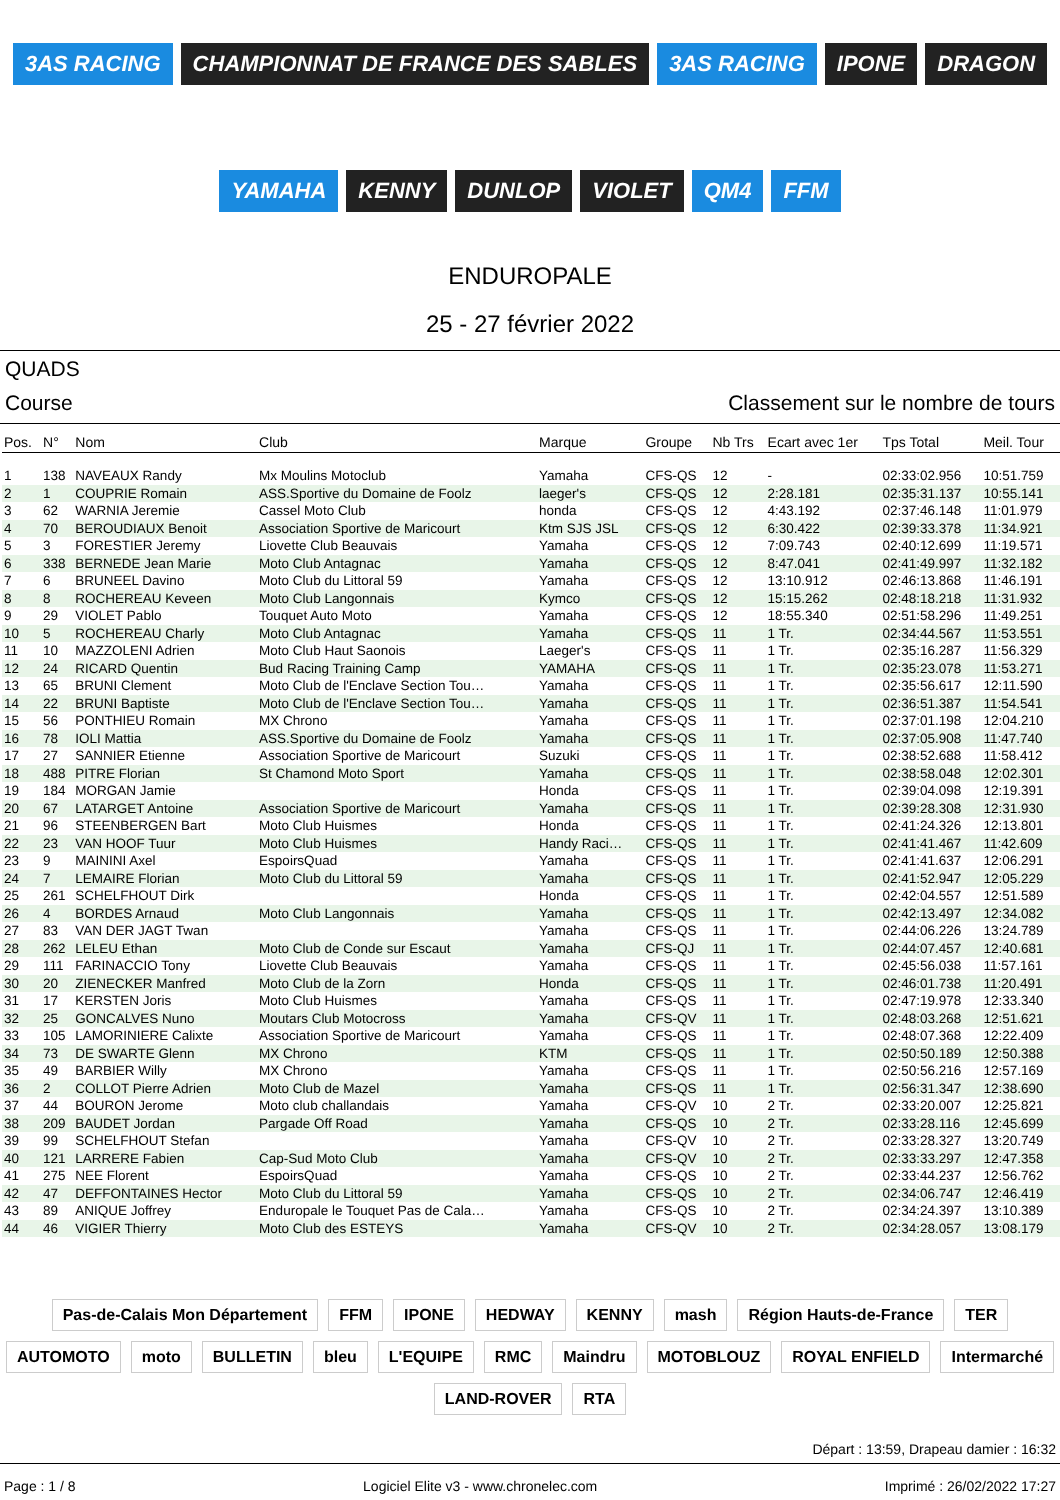3AS RACING CHAMPIONNAT DE FRANCE DES SABLES 3AS RACING IPONE DRAGON YAMAHA KENNY DUNLOP VIOLET QM4 FFM
ENDUROPALE
25 - 27 février 2022
QUADS
Course Classement sur le nombre de tours
| Pos. | N° | Nom | Club | Marque | Groupe | Nb Trs | Ecart avec 1er | Tps Total | Meil. Tour |
| --- | --- | --- | --- | --- | --- | --- | --- | --- | --- |
| 1 | 138 | NAVEAUX Randy | Mx Moulins Motoclub | Yamaha | CFS-QS | 12 | - | 02:33:02.956 | 10:51.759 |
| 2 | 1 | COUPRIE Romain | ASS.Sportive du Domaine de Foolz | laeger's | CFS-QS | 12 | 2:28.181 | 02:35:31.137 | 10:55.141 |
| 3 | 62 | WARNIA Jeremie | Cassel Moto Club | honda | CFS-QS | 12 | 4:43.192 | 02:37:46.148 | 11:01.979 |
| 4 | 70 | BEROUDIAUX Benoit | Association Sportive de Maricourt | Ktm SJS JSL | CFS-QS | 12 | 6:30.422 | 02:39:33.378 | 11:34.921 |
| 5 | 3 | FORESTIER Jeremy | Liovette Club Beauvais | Yamaha | CFS-QS | 12 | 7:09.743 | 02:40:12.699 | 11:19.571 |
| 6 | 338 | BERNEDE Jean Marie | Moto Club Antagnac | Yamaha | CFS-QS | 12 | 8:47.041 | 02:41:49.997 | 11:32.182 |
| 7 | 6 | BRUNEEL Davino | Moto Club du Littoral 59 | Yamaha | CFS-QS | 12 | 13:10.912 | 02:46:13.868 | 11:46.191 |
| 8 | 8 | ROCHEREAU Keveen | Moto Club Langonnais | Kymco | CFS-QS | 12 | 15:15.262 | 02:48:18.218 | 11:31.932 |
| 9 | 29 | VIOLET Pablo | Touquet Auto Moto | Yamaha | CFS-QS | 12 | 18:55.340 | 02:51:58.296 | 11:49.251 |
| 10 | 5 | ROCHEREAU Charly | Moto Club Antagnac | Yamaha | CFS-QS | 11 | 1 Tr. | 02:34:44.567 | 11:53.551 |
| 11 | 10 | MAZZOLENI Adrien | Moto Club Haut Saonois | Laeger's | CFS-QS | 11 | 1 Tr. | 02:35:16.287 | 11:56.329 |
| 12 | 24 | RICARD Quentin | Bud Racing Training Camp | YAMAHA | CFS-QS | 11 | 1 Tr. | 02:35:23.078 | 11:53.271 |
| 13 | 65 | BRUNI Clement | Moto Club de l'Enclave Section Tou… | Yamaha | CFS-QS | 11 | 1 Tr. | 02:35:56.617 | 12:11.590 |
| 14 | 22 | BRUNI Baptiste | Moto Club de l'Enclave Section Tou… | Yamaha | CFS-QS | 11 | 1 Tr. | 02:36:51.387 | 11:54.541 |
| 15 | 56 | PONTHIEU Romain | MX Chrono | Yamaha | CFS-QS | 11 | 1 Tr. | 02:37:01.198 | 12:04.210 |
| 16 | 78 | IOLI Mattia | ASS.Sportive du Domaine de Foolz | Yamaha | CFS-QS | 11 | 1 Tr. | 02:37:05.908 | 11:47.740 |
| 17 | 27 | SANNIER Etienne | Association Sportive de Maricourt | Suzuki | CFS-QS | 11 | 1 Tr. | 02:38:52.688 | 11:58.412 |
| 18 | 488 | PITRE Florian | St Chamond Moto Sport | Yamaha | CFS-QS | 11 | 1 Tr. | 02:38:58.048 | 12:02.301 |
| 19 | 184 | MORGAN Jamie | | Honda | CFS-QS | 11 | 1 Tr. | 02:39:04.098 | 12:19.391 |
| 20 | 67 | LATARGET Antoine | Association Sportive de Maricourt | Yamaha | CFS-QS | 11 | 1 Tr. | 02:39:28.308 | 12:31.930 |
| 21 | 96 | STEENBERGEN Bart | Moto Club Huismes | Honda | CFS-QS | 11 | 1 Tr. | 02:41:24.326 | 12:13.801 |
| 22 | 23 | VAN HOOF Tuur | Moto Club Huismes | Handy Raci… | CFS-QS | 11 | 1 Tr. | 02:41:41.467 | 11:42.609 |
| 23 | 9 | MAININI Axel | EspoirsQuad | Yamaha | CFS-QS | 11 | 1 Tr. | 02:41:41.637 | 12:06.291 |
| 24 | 7 | LEMAIRE Florian | Moto Club du Littoral 59 | Yamaha | CFS-QS | 11 | 1 Tr. | 02:41:52.947 | 12:05.229 |
| 25 | 261 | SCHELFHOUT Dirk | | Honda | CFS-QS | 11 | 1 Tr. | 02:42:04.557 | 12:51.589 |
| 26 | 4 | BORDES Arnaud | Moto Club Langonnais | Yamaha | CFS-QS | 11 | 1 Tr. | 02:42:13.497 | 12:34.082 |
| 27 | 83 | VAN DER JAGT Twan | | Yamaha | CFS-QS | 11 | 1 Tr. | 02:44:06.226 | 13:24.789 |
| 28 | 262 | LELEU Ethan | Moto Club de Conde sur Escaut | Yamaha | CFS-QJ | 11 | 1 Tr. | 02:44:07.457 | 12:40.681 |
| 29 | 111 | FARINACCIO Tony | Liovette Club Beauvais | Yamaha | CFS-QS | 11 | 1 Tr. | 02:45:56.038 | 11:57.161 |
| 30 | 20 | ZIENECKER Manfred | Moto Club de la Zorn | Honda | CFS-QS | 11 | 1 Tr. | 02:46:01.738 | 11:20.491 |
| 31 | 17 | KERSTEN Joris | Moto Club Huismes | Yamaha | CFS-QS | 11 | 1 Tr. | 02:47:19.978 | 12:33.340 |
| 32 | 25 | GONCALVES Nuno | Moutars Club Motocross | Yamaha | CFS-QV | 11 | 1 Tr. | 02:48:03.268 | 12:51.621 |
| 33 | 105 | LAMORINIERE Calixte | Association Sportive de Maricourt | Yamaha | CFS-QS | 11 | 1 Tr. | 02:48:07.368 | 12:22.409 |
| 34 | 73 | DE SWARTE Glenn | MX Chrono | KTM | CFS-QS | 11 | 1 Tr. | 02:50:50.189 | 12:50.388 |
| 35 | 49 | BARBIER Willy | MX Chrono | Yamaha | CFS-QS | 11 | 1 Tr. | 02:50:56.216 | 12:57.169 |
| 36 | 2 | COLLOT Pierre Adrien | Moto Club de Mazel | Yamaha | CFS-QS | 11 | 1 Tr. | 02:56:31.347 | 12:38.690 |
| 37 | 44 | BOURON Jerome | Moto club challandais | Yamaha | CFS-QV | 10 | 2 Tr. | 02:33:20.007 | 12:25.821 |
| 38 | 209 | BAUDET Jordan | Pargade Off Road | Yamaha | CFS-QS | 10 | 2 Tr. | 02:33:28.116 | 12:45.699 |
| 39 | 99 | SCHELFHOUT Stefan | | Yamaha | CFS-QV | 10 | 2 Tr. | 02:33:28.327 | 13:20.749 |
| 40 | 121 | LARRERE Fabien | Cap-Sud Moto Club | Yamaha | CFS-QV | 10 | 2 Tr. | 02:33:33.297 | 12:47.358 |
| 41 | 275 | NEE Florent | EspoirsQuad | Yamaha | CFS-QS | 10 | 2 Tr. | 02:33:44.237 | 12:56.762 |
| 42 | 47 | DEFFONTAINES Hector | Moto Club du Littoral 59 | Yamaha | CFS-QS | 10 | 2 Tr. | 02:34:06.747 | 12:46.419 |
| 43 | 89 | ANIQUE Joffrey | Enduropale le Touquet Pas de Cala… | Yamaha | CFS-QS | 10 | 2 Tr. | 02:34:24.397 | 13:10.389 |
| 44 | 46 | VIGIER Thierry | Moto Club des ESTEYS | Yamaha | CFS-QV | 10 | 2 Tr. | 02:34:28.057 | 13:08.179 |
Pas-de-Calais Mon Département FFM IPONE HEDWAY KENNY mash Région Hauts-de-France TER AUTOMOTO moto BULLETIN bleu L'EQUIPE RMC Maindru MOTOBLOUZ ROYAL ENFIELD Intermarché LAND-ROVER RTA
Départ : 13:59, Drapeau damier : 16:32
Page : 1 / 8 Logiciel Elite v3 - www.chronelec.com Imprimé : 26/02/2022 17:27